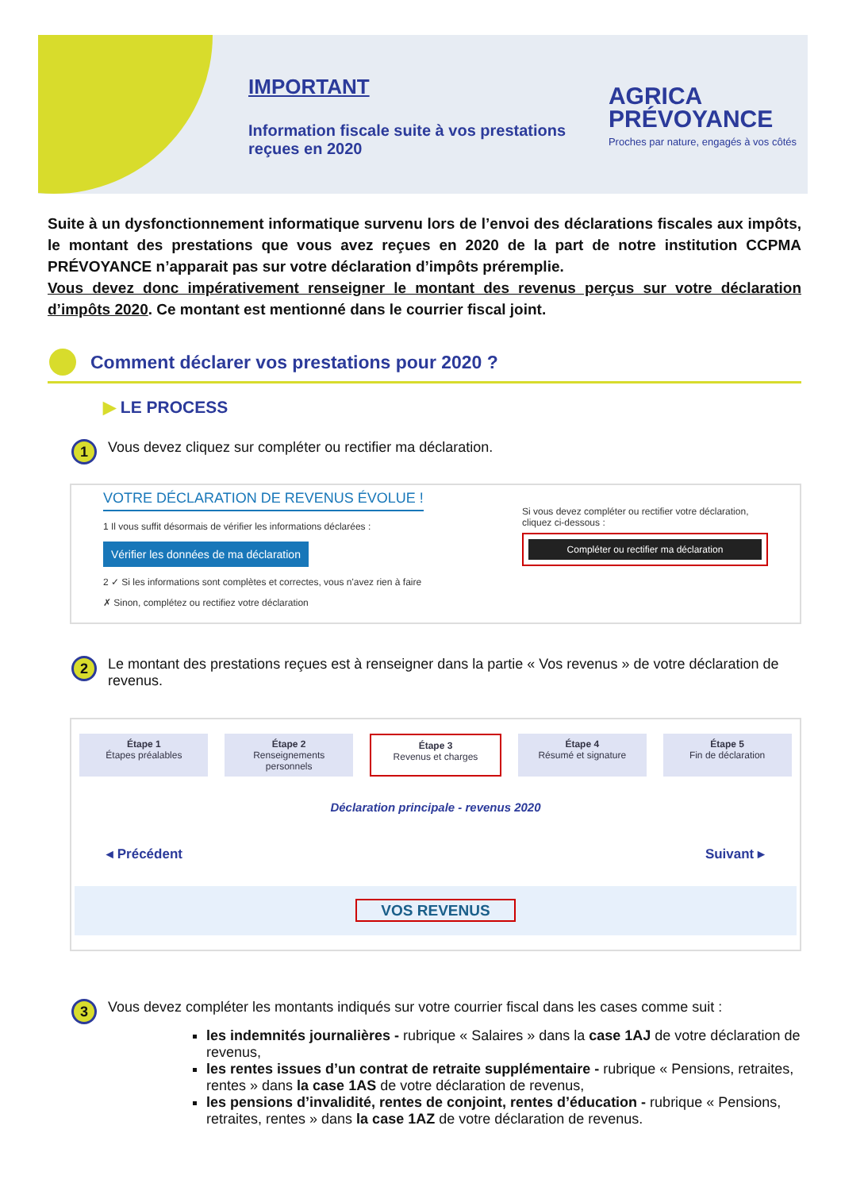IMPORTANT
Information fiscale suite à vos prestations
reçues en 2020
AGRICA
PRÉVOYANCE
Proches par nature, engagés à vos côtés
Suite à un dysfonctionnement informatique survenu lors de l’envoi des déclarations fiscales aux impôts, le montant des prestations que vous avez reçues en 2020 de la part de notre institution CCPMA PRÉVOYANCE n’apparait pas sur votre déclaration d’impôts préremplie.
Vous devez donc impérativement renseigner le montant des revenus perçus sur votre déclaration d’impôts 2020. Ce montant est mentionné dans le courrier fiscal joint.
Comment déclarer vos prestations pour 2020 ?
▶ LE PROCESS
1 Vous devez cliquez sur compléter ou rectifier ma déclaration.
VOTRE DÉCLARATION DE REVENUS ÉVOLUE !
1 Il vous suffit désormais de vérifier les informations déclarées :
Vérifier les données de ma déclaration
2 ✓ Si les informations sont complètes et correctes, vous n'avez rien à faire
✗ Sinon, complétez ou rectifiez votre déclaration
Si vous devez compléter ou rectifier votre déclaration, cliquez ci-dessous :
Compléter ou rectifier ma déclaration
2 Le montant des prestations reçues est à renseigner dans la partie « Vos revenus » de votre déclaration de revenus.
Étape 1
Étapes préalables
Étape 2
Renseignements personnels
Étape 3
Revenus et charges
Étape 4
Résumé et signature
Étape 5
Fin de déclaration
Déclaration principale - revenus 2020
◂ Précédent Suivant ▸
VOS REVENUS
3 Vous devez compléter les montants indiqués sur votre courrier fiscal dans les cases comme suit :
les indemnités journalières - rubrique « Salaires » dans la case 1AJ de votre déclaration de revenus,
les rentes issues d’un contrat de retraite supplémentaire - rubrique « Pensions, retraites, rentes » dans la case 1AS de votre déclaration de revenus,
les pensions d’invalidité, rentes de conjoint, rentes d’éducation - rubrique « Pensions, retraites, rentes » dans la case 1AZ de votre déclaration de revenus.